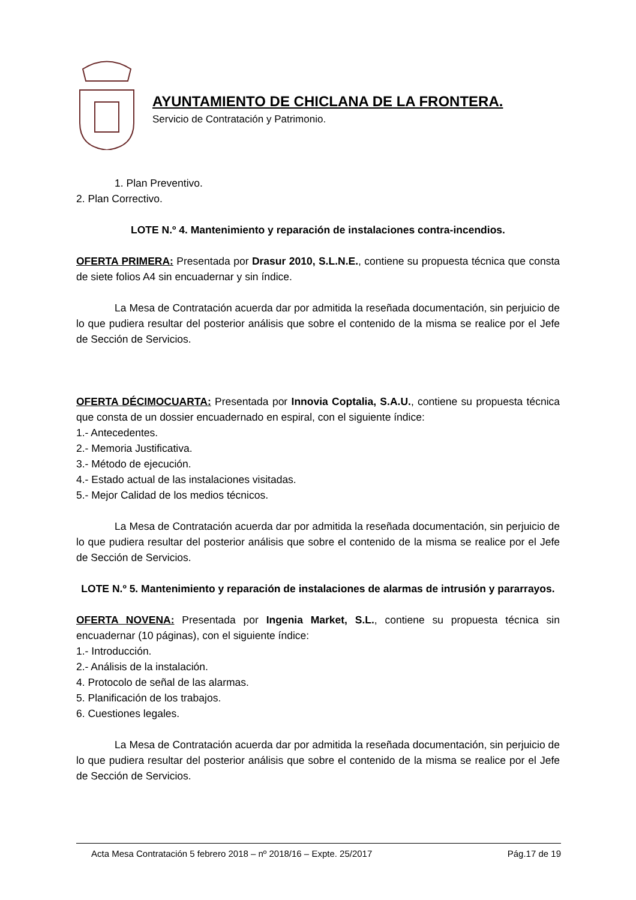AYUNTAMIENTO DE CHICLANA DE LA FRONTERA.
Servicio de Contratación y Patrimonio.
1. Plan Preventivo.
2. Plan Correctivo.
LOTE N.º 4. Mantenimiento y reparación de instalaciones contra-incendios.
OFERTA PRIMERA: Presentada por Drasur 2010, S.L.N.E., contiene su propuesta técnica que consta de siete folios A4 sin encuadernar y sin índice.
La Mesa de Contratación acuerda dar por admitida la reseñada documentación, sin perjuicio de lo que pudiera resultar del posterior análisis que sobre el contenido de la misma se realice por el Jefe de Sección de Servicios.
OFERTA DÉCIMOCUARTA: Presentada por Innovia Coptalia, S.A.U., contiene su propuesta técnica que consta de un dossier encuadernado en espiral, con el siguiente índice:
1.- Antecedentes.
2.- Memoria Justificativa.
3.- Método de ejecución.
4.- Estado actual de las instalaciones visitadas.
5.- Mejor Calidad de los medios técnicos.
La Mesa de Contratación acuerda dar por admitida la reseñada documentación, sin perjuicio de lo que pudiera resultar del posterior análisis que sobre el contenido de la misma se realice por el Jefe de Sección de Servicios.
LOTE N.º 5. Mantenimiento y reparación de instalaciones de alarmas de intrusión y pararrayos.
OFERTA NOVENA: Presentada por Ingenia Market, S.L., contiene su propuesta técnica sin encuadernar (10 páginas), con el siguiente índice:
1.- Introducción.
2.- Análisis de la instalación.
4. Protocolo de señal de las alarmas.
5. Planificación de los trabajos.
6. Cuestiones legales.
La Mesa de Contratación acuerda dar por admitida la reseñada documentación, sin perjuicio de lo que pudiera resultar del posterior análisis que sobre el contenido de la misma se realice por el Jefe de Sección de Servicios.
Acta Mesa Contratación 5 febrero 2018 – nº 2018/16 – Expte. 25/2017 Pág.17 de 19